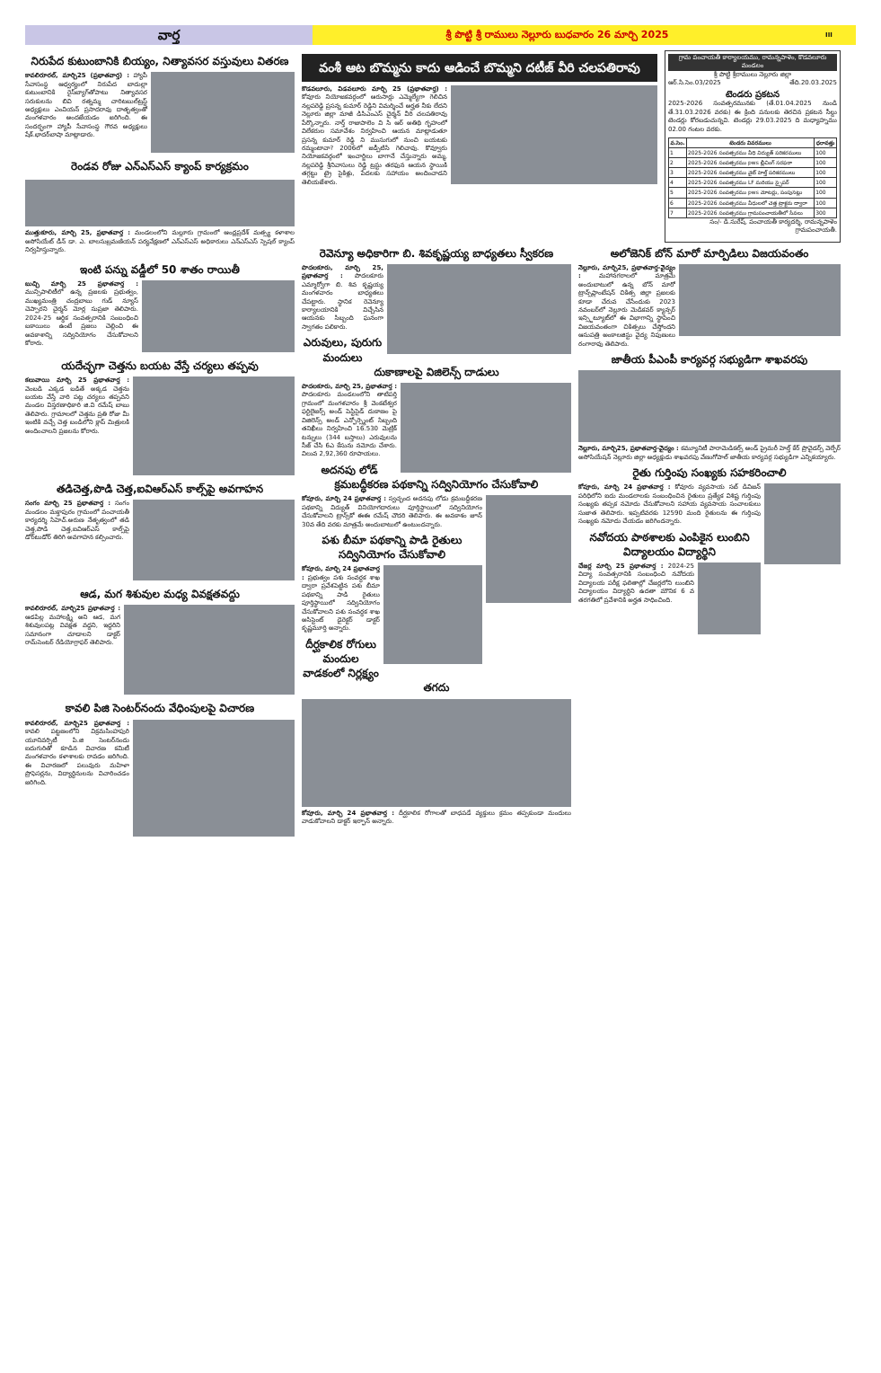వార్త
శ్రీ పొట్టి శ్రీ రాములు నెల్లూరు బుధవారం 26 మార్చి 2025
III
నిరుపేద కుటుంబానికి బియ్యం, నిత్యావసర వస్తువులు వితరణ
కావలిరూరల్, మార్చి25 (ప్రభాతవార్త) : హ్యాపీ సేవాసంస్థ ఆధ్వర్యంలో నిరుపేద బాదుల్లా కుటుంబానికి రైస్‌బ్యాగ్‌తోపాటు నిత్యావసర సరుకులను బివి రత్నమ్మ చారిటబుల్‌ట్రస్ట్ అధ్యక్షులు ఎంవియన్ ప్రసాదరావు దాతృత్వంతో మంగళవారం అందజేయడం జరిగింది. ఈ సందర్భంగా హ్యాపీ సేవాసంస్థ గౌరవ అధ్యక్షులు షేక్.భాదర్‌బాషా మాట్లాడారు.
రెండవ రోజు ఎన్ఎస్ఎస్ క్యాంప్ కార్యక్రమం
ముత్తుకూరు, మార్చి 25, ప్రభాతవార్త : మండలంలోని మల్లూరు గ్రామంలో ఆంధ్రప్రదేశ్ మత్స్య కళాశాల అసోసియేట్ డీన్ డా. ఎ. బాలసుబ్రమణియన్ పర్యవేక్షణలో ఎన్ఎస్ఎస్ అధికారులు ఎన్ఎస్ఎస్ స్పెషల్ క్యాంప్ నిర్వహిస్తున్నారు.
ఇంటి పన్ను వడ్డీలో 50 శాతం రాయితీ
బుచ్చి మార్చి 25 ప్రభాతవార్త : మున్సిపాలిటీలో ఉన్న ప్రజలకు ప్రభుత్వం, ముఖ్యమంత్రి చంద్రబాబు గుడ్ న్యూస్ చెప్పారని చైర్మన్ మోర్ల సుప్రజా తెలిపారు. 2024-25 ఆర్థిక సంవత్సరానికి సంబంధించి బకాయిలు ఉంటే ప్రజలు చెల్లించి ఈ అవకాశాన్ని సద్వినియోగం చేసుకోవాలని కోరారు.
యదేచ్ఛగా చెత్తను బయట వేస్తే చర్యలు తప్పవు
కలువాయి మార్చి 25 ప్రభాతవార్త : వెంబడి ఎక్కడ బడితే అక్కడ చెత్తను బయట వేస్తే వారి పట్ల చర్యలు తప్పవని మండల విస్తరణాధికారి జి.వి రమేష్ బాబు తెలిపారు. గ్రామాలలో చెత్తను ప్రతి రోజు మీ ఇంటికి వచ్చే చెత్త బండిలోని క్లాప్ మిత్రులకి అందించాలని ప్రజలను కోరారు.
తడిచెత్త,పొడి చెత్త,ఐవిఆర్ఎస్ కాల్స్‌పై అవగాహన
సంగం మార్చి 25 ప్రభాతవార్త : సంగం మండలం మక్తాపురం గ్రామంలో పంచాయతీ కార్యదర్శి సిహెచ్.అరుణ నేతృత్వంలో తడి చెత్త,పొడి చెత్త,ఐవిఆర్ఎస్ కాల్స్‌పై డోర్‌టుడోర్ తిరిగి అవగాహన కల్పించారు.
ఆడ, మగ శిశువుల మధ్య వివక్షతవద్దు
కావలిరూరల్, మార్చి25 ప్రభాతవార్త : ఆడపిల్ల మహాలక్ష్మి అని ఆడ, మగ శిశువులపట్ల వివక్షత వద్దని, ఇద్దరిని సమానంగా చూడాలని డాక్టర్ రామ్‌సెంటర్ రేడియోగ్రాఫర్ తెలిపారు.
కావలి పిజి సెంటర్‌నందు వేధింపులపై విచారణ
కావలిరూరల్, మార్చి25 ప్రభాతవార్త : కావలి పట్టణంలోని విక్రమసింహపురి యూనివర్సిటీ పి.జి సెంటర్‌నందు ఐదుగురితో కూడిన విచారణ కమిటీ మంగళవారం కళాశాలకు రావడం జరిగింది. ఈ విచారణలో పలువురు మహిళా ప్రొఫెసర్లను, విద్యార్థినులను విచారించడం జరిగింది.
వంశీ ఆట బొమ్మను కాదు ఆడించే బొమ్మని దటీజ్ వీరి చలపతిరావు
కొడవలూరు, విడవలూరు మార్చి 25 (ప్రభాతవార్త) : కోవూరు నియోజకవర్గంలో ఆరుసార్లు ఎమ్మెల్యేగా గెలిచిన నల్లపరెడ్డి ప్రసన్న కుమార్ రెడ్డిని విమర్శించే అర్హత నీకు లేదని నెల్లూరు జిల్లా మాజీ డిసిఎంఎస్ చైర్మన్ వీరి చలపతిరావు పేర్కొన్నారు. నార్త్ రాజుపాలెం వి సి ఆర్ అతిథి గృహంలో విలేకరుల సమావేశం నిర్వహించి ఆయన మాట్లాడుతూ ప్రసన్న కుమార్ రెడ్డి ని ముసుగులో నుంచి బయటకు రమ్మంటావా? 2006లో జడ్పీటిసి గెలిచావు. కొవ్వూరు నియోజకవర్గంలో ఇంచార్జిలు బాగానే చేస్తున్నారు అమ్మ, నల్లపరెడ్డి శ్రీనివాసులు రెడ్డి ట్రస్టు తరఫున ఆయన స్థాయికి తగ్గట్టు ట్రై సైకిళ్లు, పేదలకు సహాయం అందించాడని తెలియజేశారు.
గ్రామ పంచాయతీ కార్యాలయము, రామన్నపాళెం, కొడవలూరు మండలం
శ్రీ పొట్టి శ్రీరాములు నెల్లూరు జిల్లా
ఆర్.సి.సెం.03/2025 తేది.20.03.2025
టెండరు ప్రకటన
2025-2026 సంవత్సరమునకు (తే.01.04.2025 నుండి తే.31.03.2026 వరకు) ఈ క్రింది పనులకు తెరచిన ప్రకటన సీల్డు టెండర్లు కోరబడుచున్నవి. టెండర్లు 29.03.2025 ది మధ్యాహ్నము 02.00 గంటల వరకు.
| వ.సెం. | టెండరు వివరములు | ధరావత్తు |
| --- | --- | --- |
| 1 | 2025-2026 సంవత్సరము వీధి విద్యుత్ పరికరములు | 100 |
| 2 | 2025-2026 సంవత్సరము pws బ్లీచింగ్ సరఫరా | 100 |
| 3 | 2025-2026 సంవత్సరము వైట్ హెల్త్ పరికరములు | 100 |
| 4 | 2025-2026 సంవత్సరము LF మరియు స్పైపర్ | 100 |
| 5 | 2025-2026 సంవత్సరము pws మోటర్లు, పంపుసెట్లు | 100 |
| 6 | 2025-2026 సంవత్సరము వీధులలో చెత్త ట్రాక్టరు ద్వారా | 100 |
| 7 | 2025-2026 సంవత్సరము గ్రామపంచాయతీలో సేవలు | 300 |
సం/- డి.సురేష్, పంచాయతీ కార్యదర్శి, రామన్నపాళెం గ్రామపంచాయతీ.
రెవెన్యూ అధికారిగా బి. శివకృష్ణయ్య బాధ్యతలు స్వీకరణ
పొదలకూరు, మార్చి 25, ప్రభాతవార్త : పొదలకూరు ఎమ్మార్వోగా బి. శివ కృష్ణయ్య మంగళవారం బాధ్యతలు చేపట్టారు. స్థానిక రెవెన్యూ కార్యాలయానికి విచ్చేసిన ఆయనకు సిబ్బంది ఘనంగా స్వాగతం పలికారు.
ఎరువులు, పురుగు మందులు దుకాణాలపై విజిలెన్స్ దాడులు
పొదలకూరు, మార్చి 25, ప్రభాతవార్త : పొదలకూరు మండలంలోని తాటిపర్తి గ్రామంలో మంగళవారం శ్రీ వెంకటేశ్వర ఫర్టిలైజర్స్ అండ్ పెస్టిసైడ్ దుకాణం పై విజిలెన్స్ అండ్ ఎన్ఫోర్స్మెంట్ సిబ్బంది తనిఖీలు నిర్వహించి 16.530 మెట్రిక్ టన్నులు (344 బస్తాలు) ఎరువులను సీజ్ చేసి 6ఎ కేసును నమోదు చేశారు. విలువ 2,92,360 రూపాయలు.
అదనపు లోడ్ క్రమబద్ధీకరణ పథకాన్ని సద్వినియోగం చేసుకోవాలి
కోవూరు, మార్చి 24 ప్రభాతవార్త : స్వచ్ఛంద అదనపు లోడు క్రమబద్ధీకరణ పథకాన్ని విద్యుత్ వినియోగదారులు పూర్తిస్థాయిలో సద్వినియోగం చేసుకోవాలని ట్రాన్స్‌కో ఈఈ రమేష్ చౌదరి తెలిపారు. ఈ అవకాశం జూన్ 30వ తేది వరకు మాత్రమే అందుబాటులో ఉంటుందన్నారు.
పశు బీమా పథకాన్ని పాడి రైతులు సద్వినియోగం చేసుకోవాలి
కోవూరు, మార్చి 24 ప్రభాతవార్త : ప్రభుత్వం పశు సంవర్ధక శాఖ ద్వారా ప్రవేశపెట్టిన పశు బీమా పథకాన్ని పాడి రైతులు పూర్తిస్థాయిలో సద్వినియోగం చేసుకోవాలని పశు సంవర్ధక శాఖ అసిస్టెంట్ డైరెక్టర్ డాక్టర్ కృష్ణమూర్తి అన్నారు.
దీర్ఘకాలిక రోగులు మందుల వాడకంలో నిర్లక్ష్యం తగదు
కోవూరు, మార్చి 24 ప్రభాతవార్త : దీర్ఘకాలిక రోగాలతో బాధపడే వ్యక్తులు క్రమం తప్పకుండా మందులు వాడుకోవాలని డాక్టర్ ఇర్ఫాన్ అన్నారు.
అలోజెనిక్ బోన్ మారో మార్పిడిలు విజయవంతం
నెల్లూరు, మార్చి25, ప్రభాతవార్త-వైద్యం : మహానగరాలలో మాత్రమే అందుబాటులో ఉన్న బోన్ మారో ట్రాన్స్‌ప్లాంటేషన్ చికిత్స జిల్లా ప్రజలకు కూడా చేరువ చేసేందుకు 2023 నవంబర్‌లో నెల్లూరు మెడికవర్ క్యాన్సర్ ఇన్స్టిట్యూట్‌లో ఈ విభాగాన్ని స్థాపించి విజయవంతంగా చికిత్సలు చేస్తోందని ఆసుపత్రి అంకాలజిస్టు వైద్య నిపుణులు రంగారావు తెలిపారు.
జాతీయ పీఎంపీ కార్యవర్గ సభ్యుడిగా శాఖవరపు
నెల్లూరు, మార్చి25, ప్రభాతవార్త-వైద్యం : కమ్యూనిటీ పారామెడికల్స్ అండ్ ప్రైమరీ హెల్త్ కేర్ ప్రొవైడర్స్ వెల్ఫేర్ అసోసియేషన్ నెల్లూరు జిల్లా అధ్యక్షుడు శాఖవరపు వేణుగోపాల్ జాతీయ కార్యవర్గ సభ్యుడిగా ఎన్నికయ్యారు.
రైతు గుర్తింపు సంఖ్యకు సహకరించాలి
కోవూరు, మార్చి 24 ప్రభాతవార్త : కోవూరు వ్యవసాయ సబ్ డివిజన్ పరిధిలోని ఐదు మండలాలకు సంబంధించిన రైతులు ప్రత్యేక విశిష్ట గుర్తింపు సంఖ్యకు తప్పక నమోదు చేసుకోవాలని సహాయ వ్యవసాయ సంచాలకులు సుజాత తెలిపారు. ఇప్పటివరకు 12590 మంది రైతులను ఈ గుర్తింపు సంఖ్యకు నమోదు చేయడం జరిగిందన్నారు.
నవోదయ పాఠశాలకు ఎంపికైన లుంబిని విద్యాలయం విద్యార్థిని
చేజర్ల మార్చి 25 ప్రభాతవార్త : 2024-25 విద్యా సంవత్సరానికి సంబంధించి నవోదయ విద్యాలయ పరీక్ష ఫలితాల్లో చేజర్లలోని లుంబిని విద్యాలయం విద్యార్థిని ఉదతా మౌనిక 6 వ తరగతిలో ప్రవేశానికి అర్హత సాధించింది.